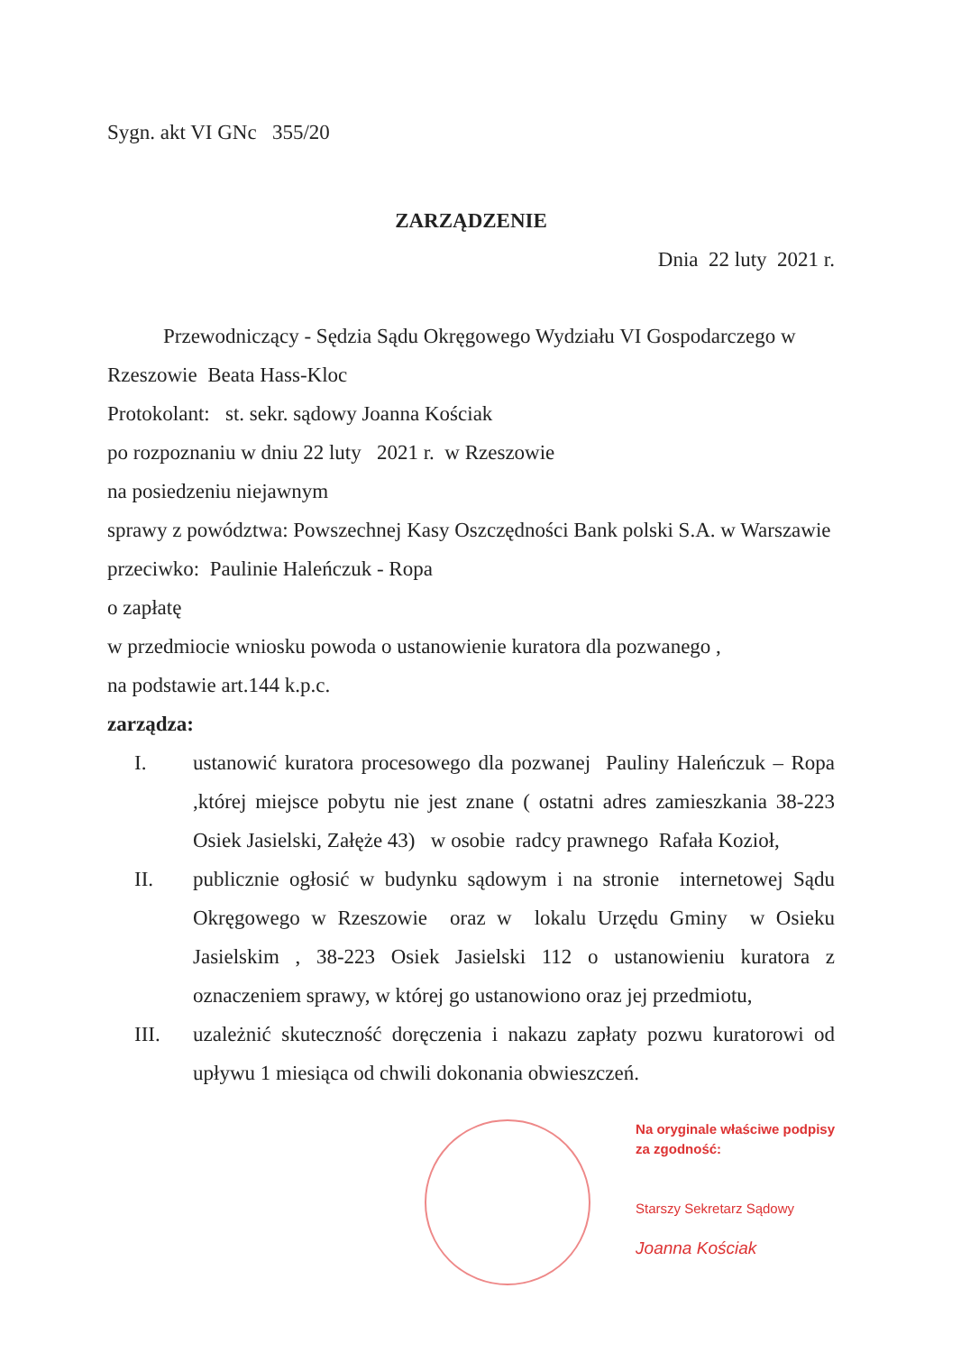Sygn. akt VI GNc 355/20
ZARZĄDZENIE
Dnia 22 luty 2021 r.
Przewodniczący - Sędzia Sądu Okręgowego Wydziału VI Gospodarczego w Rzeszowie Beata Hass-Kloc
Protokolant: st. sekr. sądowy Joanna Kościak
po rozpoznaniu w dniu 22 luty 2021 r. w Rzeszowie
na posiedzeniu niejawnym
sprawy z powództwa: Powszechnej Kasy Oszczędności Bank polski S.A. w Warszawie
przeciwko: Paulinie Haleńczuk - Ropa
o zapłatę
w przedmiocie wniosku powoda o ustanowienie kuratora dla pozwanego ,
na podstawie art.144 k.p.c.
zarządza:
I. ustanowić kuratora procesowego dla pozwanej Pauliny Haleńczuk – Ropa ,której miejsce pobytu nie jest znane ( ostatni adres zamieszkania 38-223 Osiek Jasielski, Załęże 43) w osobie radcy prawnego Rafała Kozioł,
II. publicznie ogłosić w budynku sądowym i na stronie internetowej Sądu Okręgowego w Rzeszowie oraz w lokalu Urzędu Gminy w Osieku Jasielskim , 38-223 Osiek Jasielski 112 o ustanowieniu kuratora z oznaczeniem sprawy, w której go ustanowiono oraz jej przedmiotu,
III. uzależnić skuteczność doręczenia i nakazu zapłaty pozwu kuratorowi od upływu 1 miesiąca od chwili dokonania obwieszczeń.
Na oryginale właściwe podpisy
za zgodność:
Starszy Sekretarz Sądowy
Joanna Kościak